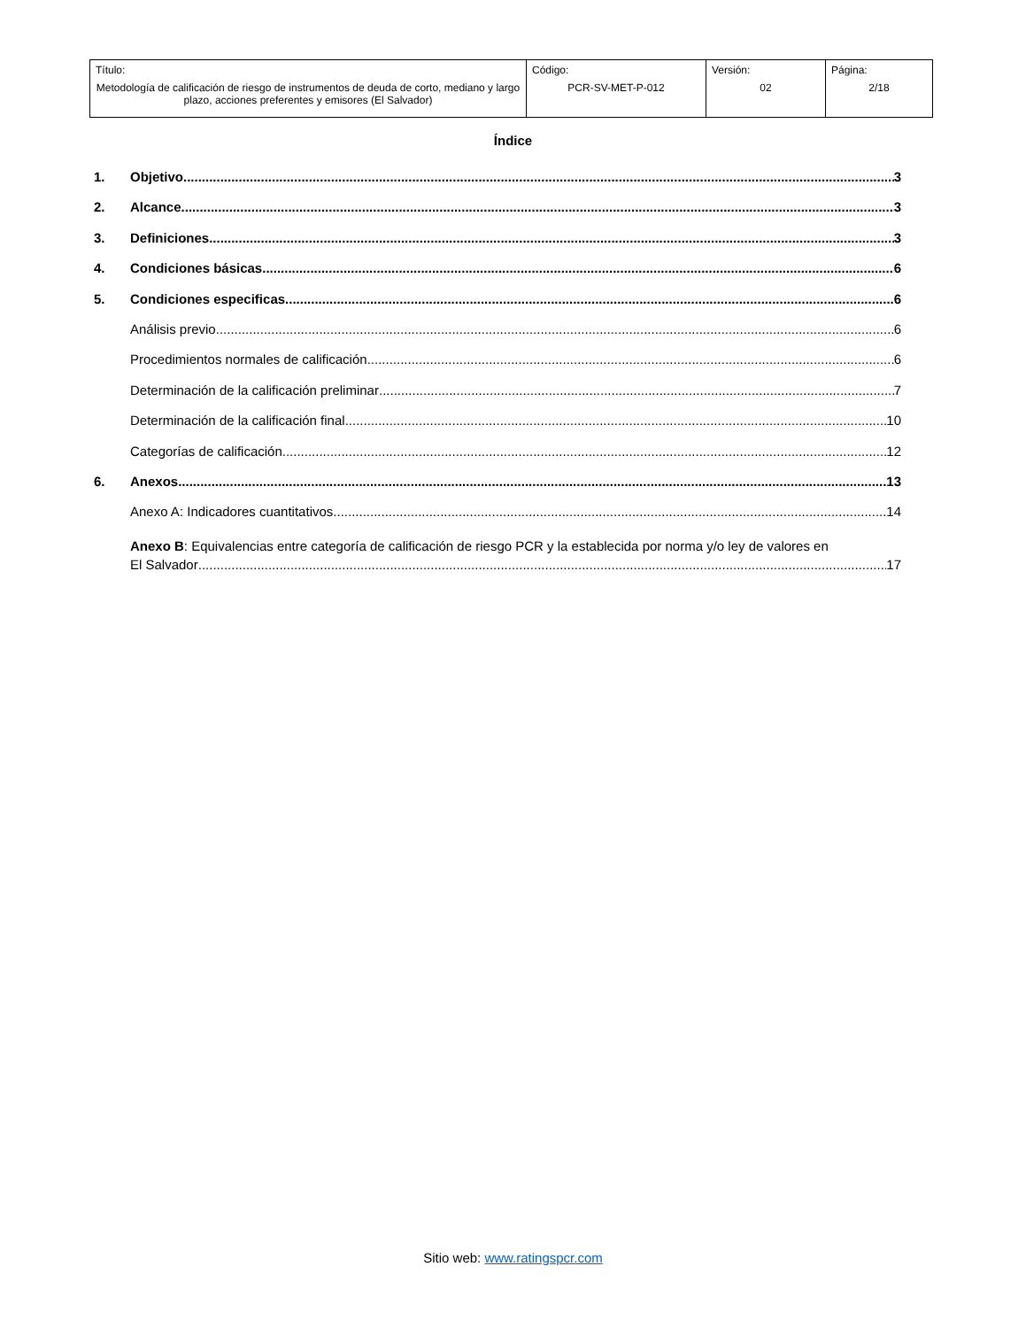| Título: Metodología de calificación de riesgo de instrumentos de deuda de corto, mediano y largo plazo, acciones preferentes y emisores (El Salvador) | Código: PCR-SV-MET-P-012 | Versión: 02 | Página: 2/18 |
Índice
1. Objetivo 3
2. Alcance 3
3. Definiciones 3
4. Condiciones básicas 6
5. Condiciones especificas 6
Análisis previo 6
Procedimientos normales de calificación 6
Determinación de la calificación preliminar 7
Determinación de la calificación final 10
Categorías de calificación 12
6. Anexos 13
Anexo A: Indicadores cuantitativos 14
Anexo B: Equivalencias entre categoría de calificación de riesgo PCR y la establecida por norma y/o ley de valores en
El Salvador 17
Sitio web: www.ratingspcr.com